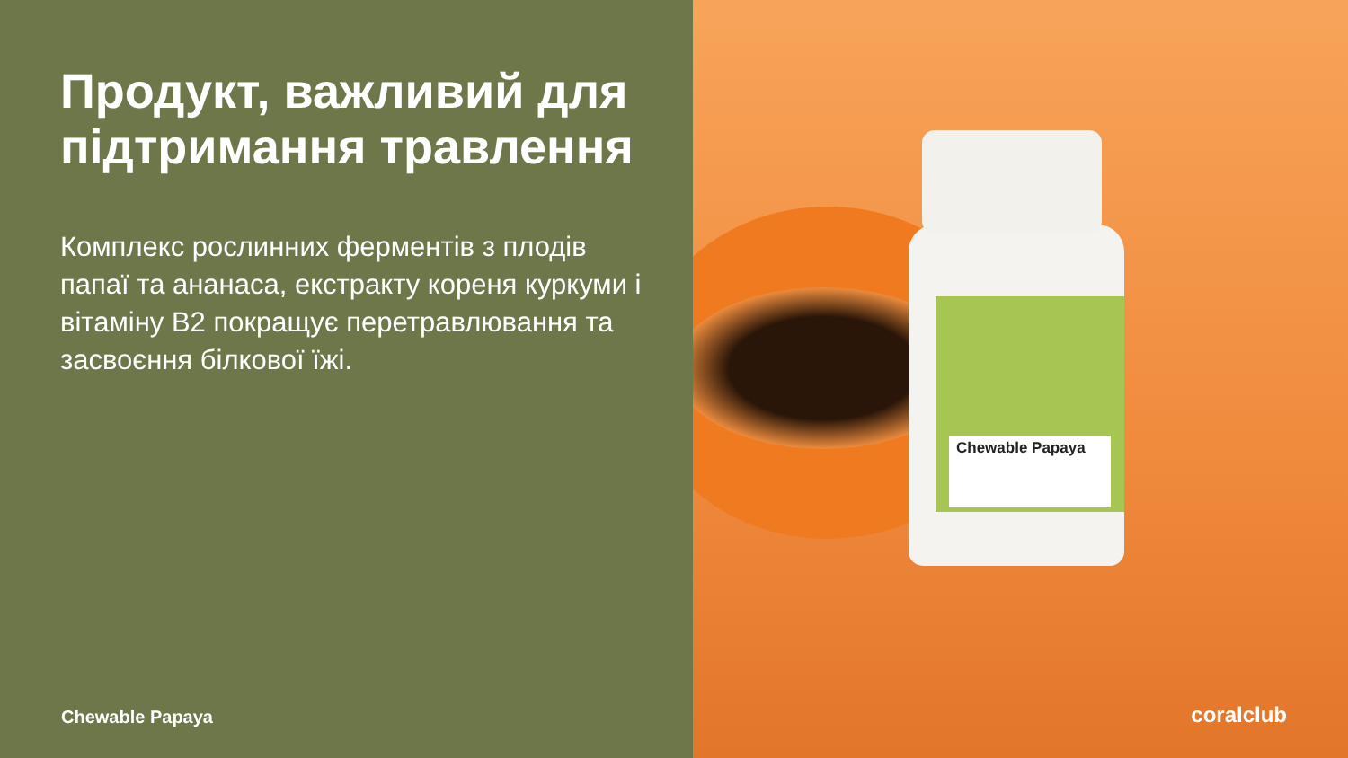Продукт, важливий для підтримання травлення
Комплекс рослинних ферментів з плодів папаї та ананаса, екстракту кореня куркуми і вітаміну В2 покращує перетравлювання та засвоєння білкової їжі.
Chewable Papaya
Chewable Papaya
coralclub